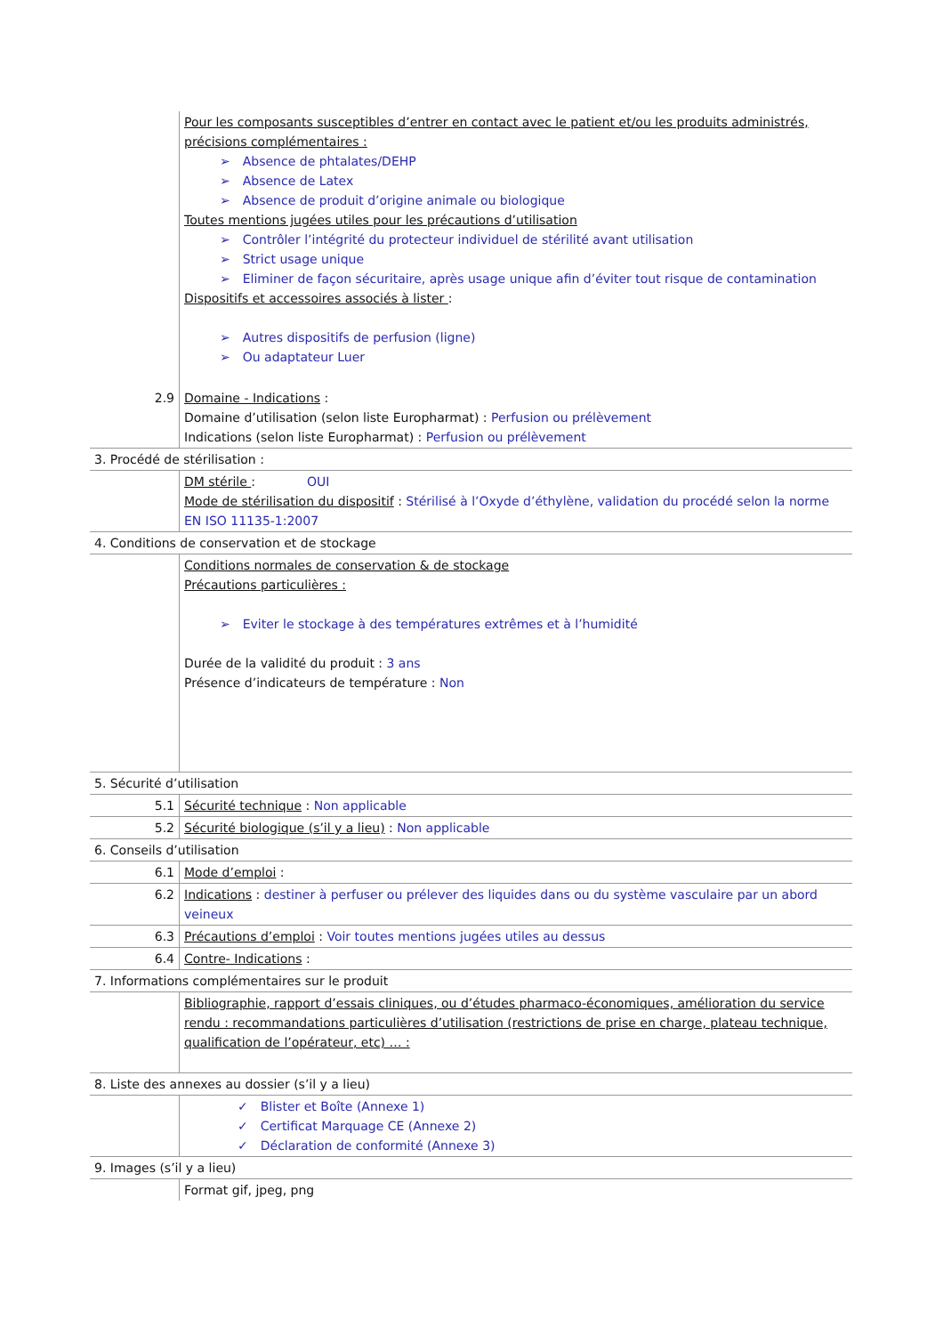| | Pour les composants susceptibles d’entrer en contact avec le patient et/ou les produits administrés, précisions complémentaires : ➢ Absence de phtalates/DEHP ➢ Absence de Latex ➢ Absence de produit d’origine animale ou biologique Toutes mentions jugées utiles pour les précautions d’utilisation ➢ Contrôler l’intégrité du protecteur individuel de stérilité avant utilisation ➢ Strict usage unique ➢ Eliminer de façon sécuritaire, après usage unique afin d’éviter tout risque de contamination Dispositifs et accessoires associés à lister : ➢ Autres dispositifs de perfusion (ligne) ➢ Ou adaptateur Luer |
| 2.9 | Domaine - Indications : Domaine d’utilisation (selon liste Europharmat) : Perfusion ou prélèvement Indications (selon liste Europharmat) : Perfusion ou prélèvement |
| 3. Procédé de stérilisation : | |
| | DM stérile : OUI Mode de stérilisation du dispositif : Stérilisé à l’Oxyde d’éthylène, validation du procédé selon la norme EN ISO 11135-1:2007 |
| 4. Conditions de conservation et de stockage | |
| | Conditions normales de conservation & de stockage Précautions particulières : ➢ Eviter le stockage à des températures extrêmes et à l’humidité Durée de la validité du produit : 3 ans Présence d’indicateurs de température : Non |
| 5. Sécurité d’utilisation | |
| 5.1 | Sécurité technique : Non applicable |
| 5.2 | Sécurité biologique (s’il y a lieu) : Non applicable |
| 6. Conseils d’utilisation | |
| 6.1 | Mode d’emploi : |
| 6.2 | Indications : destiner à perfuser ou prélever des liquides dans ou du système vasculaire par un abord veineux |
| 6.3 | Précautions d’emploi : Voir toutes mentions jugées utiles au dessus |
| 6.4 | Contre- Indications : |
| 7. Informations complémentaires sur le produit | |
| | Bibliographie, rapport d’essais cliniques, ou d’études pharmaco-économiques, amélioration du service rendu : recommandations particulières d’utilisation (restrictions de prise en charge, plateau technique, qualification de l’opérateur, etc) … : |
| 8. Liste des annexes au dossier (s’il y a lieu) | |
| | ✓ Blister et Boîte (Annexe 1) ✓ Certificat Marquage CE (Annexe 2) ✓ Déclaration de conformité (Annexe 3) |
| 9. Images (s’il y a lieu) | |
| | Format gif, jpeg, png |